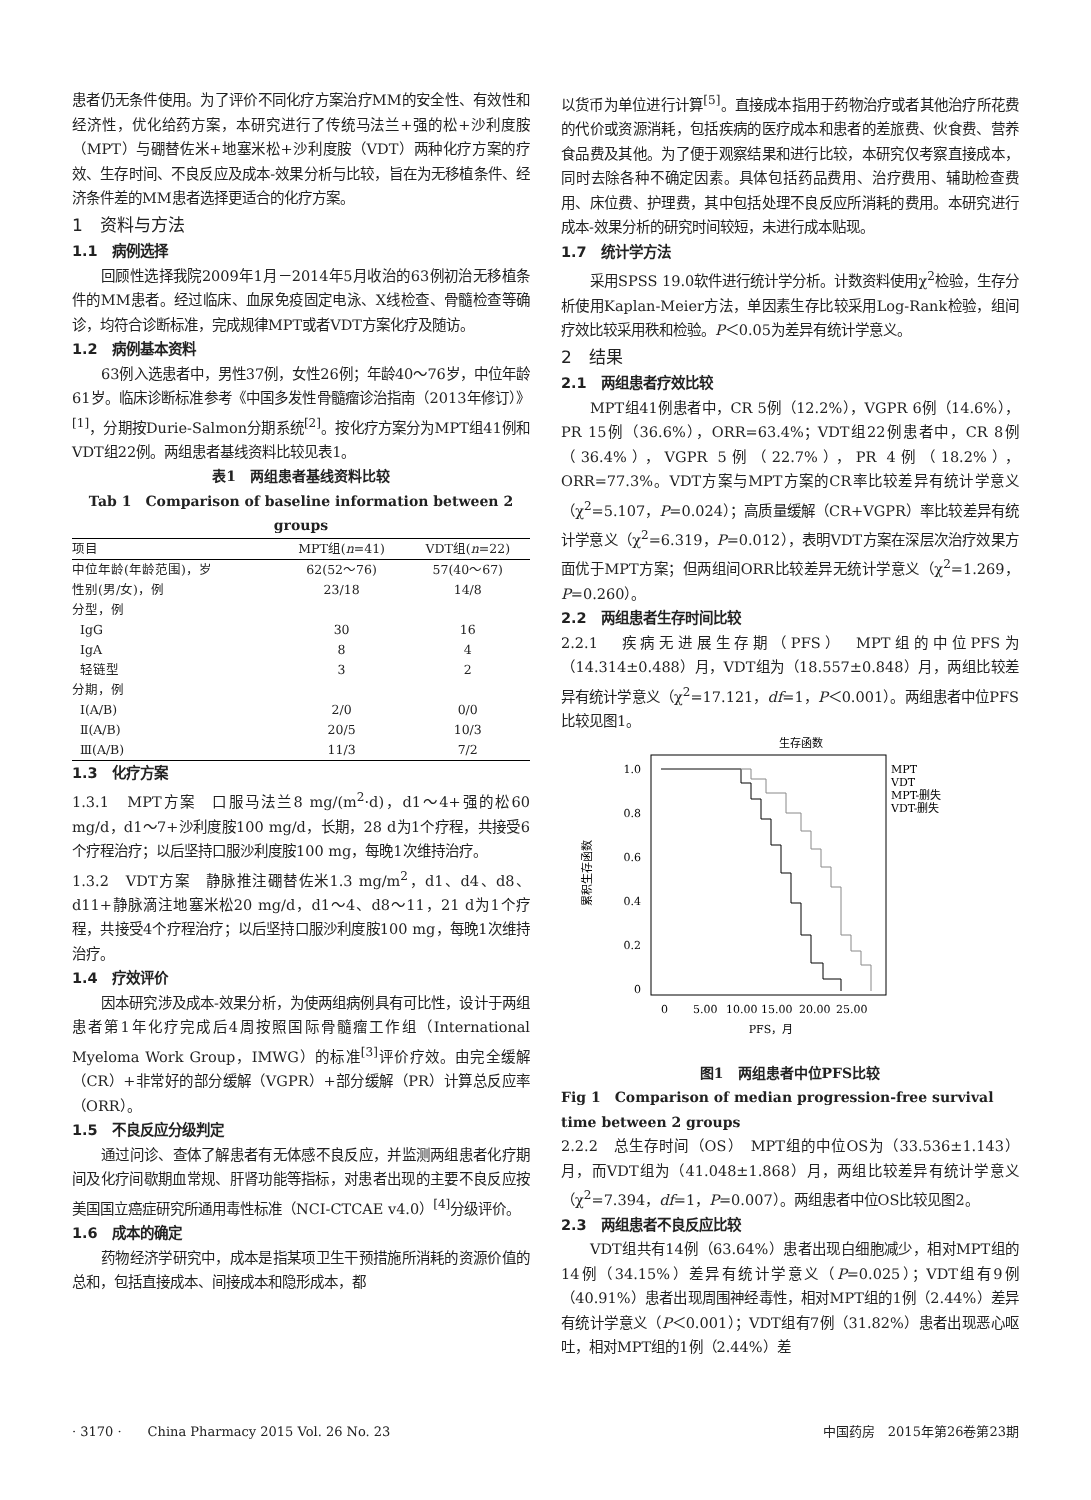患者仍无条件使用。为了评价不同化疗方案治疗MM的安全性、有效性和经济性，优化给药方案，本研究进行了传统马法兰+强的松+沙利度胺（MPT）与硼替佐米+地塞米松+沙利度胺（VDT）两种化疗方案的疗效、生存时间、不良反应及成本-效果分析与比较，旨在为无移植条件、经济条件差的MM患者选择更适合的化疗方案。
1　资料与方法
1.1　病例选择
回顾性选择我院2009年1月－2014年5月收治的63例初治无移植条件的MM患者。经过临床、血尿免疫固定电泳、X线检查、骨髓检查等确诊，均符合诊断标准，完成规律MPT或者VDT方案化疗及随访。
1.2　病例基本资料
63例入选患者中，男性37例，女性26例；年龄40～76岁，中位年龄61岁。临床诊断标准参考《中国多发性骨髓瘤诊治指南（2013年修订）》<sup>[1]</sup>，分期按Durie-Salmon分期系统<sup>[2]</sup>。按化疗方案分为MPT组41例和VDT组22例。两组患者基线资料比较见表1。
表1　两组患者基线资料比较
Tab 1　Comparison of baseline information between 2 groups
| 项目 | MPT组( n =41) | VDT组( n =22) |
| --- | --- | --- |
| 中位年龄(年龄范围)，岁 | 62(52～76) | 57(40～67) |
| 性别(男/女)，例 | 23/18 | 14/8 |
| 分型，例 | | |
| IgG | 30 | 16 |
| IgA | 8 | 4 |
| 轻链型 | 3 | 2 |
| 分期，例 | | |
| Ⅰ(A/B) | 2/0 | 0/0 |
| Ⅱ(A/B) | 20/5 | 10/3 |
| Ⅲ(A/B) | 11/3 | 7/2 |
1.3　化疗方案
1.3.1　MPT方案　口服马法兰8 mg/(m<sup>2</sup>·d)，d1～4+强的松60 mg/d，d1～7+沙利度胺100 mg/d，长期，28 d为1个疗程，共接受6个疗程治疗；以后坚持口服沙利度胺100 mg，每晚1次维持治疗。
1.3.2　VDT方案　静脉推注硼替佐米1.3 mg/m<sup>2</sup>，d1、d4、d8、d11+静脉滴注地塞米松20 mg/d，d1～4、d8～11，21 d为1个疗程，共接受4个疗程治疗；以后坚持口服沙利度胺100 mg，每晚1次维持治疗。
1.4　疗效评价
因本研究涉及成本-效果分析，为使两组病例具有可比性，设计于两组患者第1年化疗完成后4周按照国际骨髓瘤工作组（International Myeloma Work Group，IMWG）的标准<sup>[3]</sup>评价疗效。由完全缓解（CR）+非常好的部分缓解（VGPR）+部分缓解（PR）计算总反应率（ORR）。
1.5　不良反应分级判定
通过问诊、查体了解患者有无体感不良反应，并监测两组患者化疗期间及化疗间歇期血常规、肝肾功能等指标，对患者出现的主要不良反应按美国国立癌症研究所通用毒性标准（NCI-CTCAE v4.0）<sup>[4]</sup>分级评价。
1.6　成本的确定
药物经济学研究中，成本是指某项卫生干预措施所消耗的资源价值的总和，包括直接成本、间接成本和隐形成本，都
以货币为单位进行计算<sup>[5]</sup>。直接成本指用于药物治疗或者其他治疗所花费的代价或资源消耗，包括疾病的医疗成本和患者的差旅费、伙食费、营养食品费及其他。为了便于观察结果和进行比较，本研究仅考察直接成本，同时去除各种不确定因素。具体包括药品费用、治疗费用、辅助检查费用、床位费、护理费，其中包括处理不良反应所消耗的费用。本研究进行成本-效果分析的研究时间较短，未进行成本贴现。
1.7　统计学方法
采用SPSS 19.0软件进行统计学分析。计数资料使用χ<sup>2</sup>检验，生存分析使用Kaplan-Meier方法，单因素生存比较采用Log-Rank检验，组间疗效比较采用秩和检验。P＜0.05为差异有统计学意义。
2　结果
2.1　两组患者疗效比较
MPT组41例患者中，CR 5例（12.2%），VGPR 6例（14.6%），PR 15例（36.6%），ORR=63.4%；VDT组22例患者中，CR 8例（36.4%），VGPR 5例（22.7%），PR 4例（18.2%），ORR=77.3%。VDT方案与MPT方案的CR率比较差异有统计学意义（χ<sup>2</sup>=5.107，P=0.024）；高质量缓解（CR+VGPR）率比较差异有统计学意义（χ<sup>2</sup>=6.319，P=0.012），表明VDT方案在深层次治疗效果方面优于MPT方案；但两组间ORR比较差异无统计学意义（χ<sup>2</sup>=1.269，P=0.260）。
2.2　两组患者生存时间比较
2.2.1　疾病无进展生存期（PFS）　MPT组的中位PFS为（14.314±0.488）月，VDT组为（18.557±0.848）月，两组比较差异有统计学意义（χ<sup>2</sup>=17.121，df=1，P＜0.001）。两组患者中位PFS比较见图1。
生存函数
1.0
0.8
0.6
0.4
0.2
0
0
5.00
10.00
15.00
20.00
25.00
PFS，月
累积生存函数
MPT
VDT
MPT-删失
VDT-删失
图1　两组患者中位PFS比较
Fig 1　Comparison of median progression-free survival time between 2 groups
2.2.2　总生存时间（OS）　MPT组的中位OS为（33.536±1.143）月，而VDT组为（41.048±1.868）月，两组比较差异有统计学意义（χ<sup>2</sup>=7.394，df=1，P=0.007）。两组患者中位OS比较见图2。
2.3　两组患者不良反应比较
VDT组共有14例（63.64%）患者出现白细胞减少，相对MPT组的14例（34.15%）差异有统计学意义（P=0.025）；VDT组有9例（40.91%）患者出现周围神经毒性，相对MPT组的1例（2.44%）差异有统计学意义（P＜0.001）；VDT组有7例（31.82%）患者出现恶心呕吐，相对MPT组的1例（2.44%）差
· 3170 ·　　China Pharmacy 2015 Vol. 26 No. 23 中国药房　2015年第26卷第23期